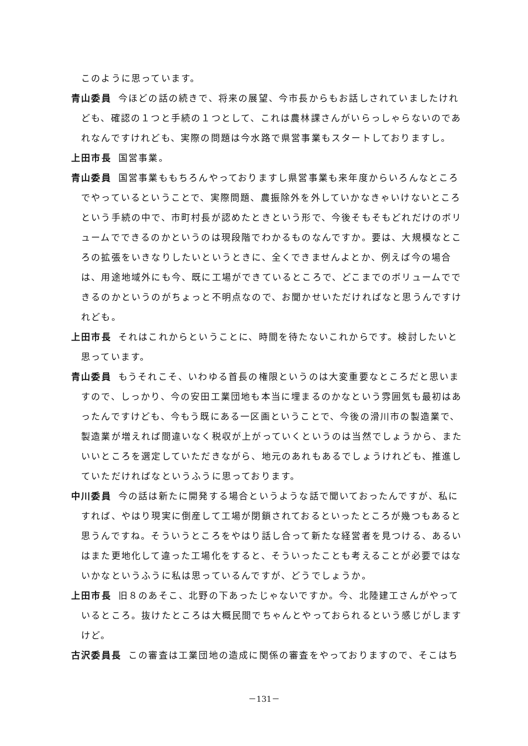このように思っています。
青山委員 今ほどの話の続きで、将来の展望、今市長からもお話しされていましたけれども、確認の１つと手続の１つとして、これは農林課さんがいらっしゃらないのであれなんですけれども、実際の問題は今水路で県営事業もスタートしておりますし。
上田市長 国営事業。
青山委員 国営事業ももちろんやっておりますし県営事業も来年度からいろんなところでやっているということで、実際問題、農振除外を外していかなきゃいけないところという手続の中で、市町村長が認めたときという形で、今後そもそもどれだけのボリュームでできるのかというのは現段階でわかるものなんですか。要は、大規模なところの拡張をいきなりしたいというときに、全くできませんよとか、例えば今の場合は、用途地域外にも今、既に工場ができているところで、どこまでのボリュームでできるのかというのがちょっと不明点なので、お聞かせいただければなと思うんですけれども。
上田市長 それはこれからということに、時間を待たないこれからです。検討したいと思っています。
青山委員 もうそれこそ、いわゆる首長の権限というのは大変重要なところだと思いますので、しっかり、今の安田工業団地も本当に埋まるのかなという雰囲気も最初はあったんですけども、今もう既にある一区画ということで、今後の滑川市の製造業で、製造業が増えれば間違いなく税収が上がっていくというのは当然でしょうから、またいいところを選定していただきながら、地元のあれもあるでしょうけれども、推進していただければなというふうに思っております。
中川委員 今の話は新たに開発する場合というような話で聞いておったんですが、私にすれば、やはり現実に倒産して工場が閉鎖されておるといったところが幾つもあると思うんですね。そういうところをやはり話し合って新たな経営者を見つける、あるいはまた更地化して違った工場化をすると、そういったことも考えることが必要ではないかなというふうに私は思っているんですが、どうでしょうか。
上田市長 旧８のあそこ、北野の下あったじゃないですか。今、北陸建工さんがやっているところ。抜けたところは大概民間でちゃんとやっておられるという感じがしますけど。
古沢委員長 この審査は工業団地の造成に関係の審査をやっておりますので、そこはち
－131－